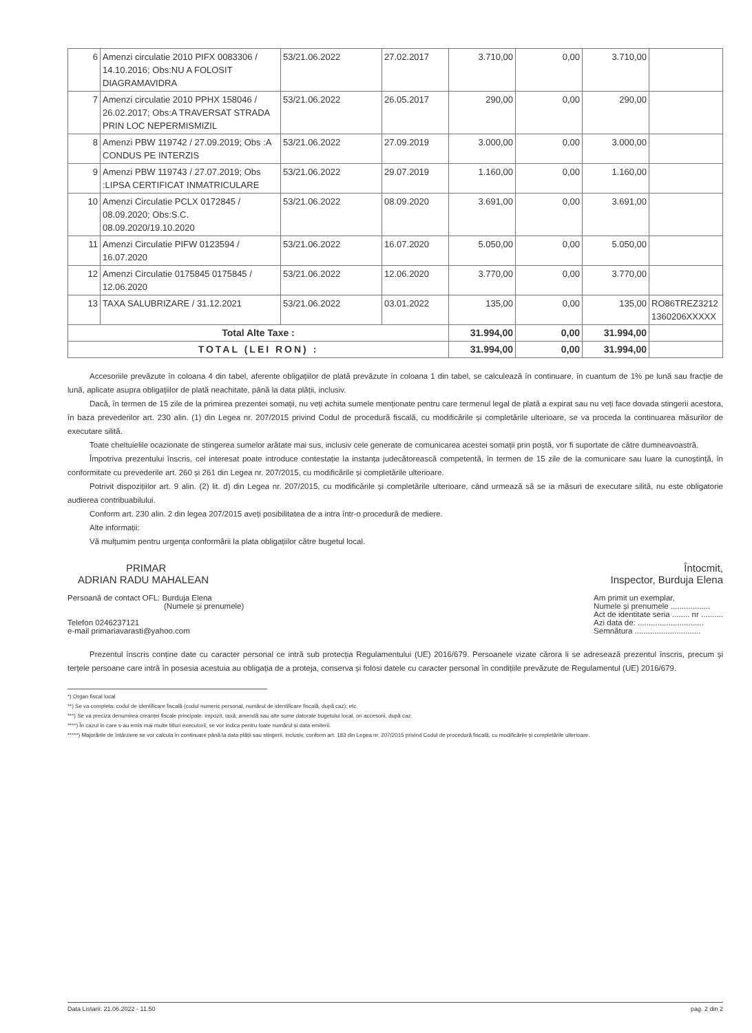| 6 | Amenzi circulatie 2010 PIFX 0083306 / 14.10.2016; Obs:NU A FOLOSIT DIAGRAMAVIDRA | 53/21.06.2022 | 27.02.2017 | 3.710,00 | 0,00 | 3.710,00 | |
| 7 | Amenzi circulatie 2010 PPHX 158046 / 26.02.2017; Obs:A TRAVERSAT STRADA PRIN LOC NEPERMISMIZIL | 53/21.06.2022 | 26.05.2017 | 290,00 | 0,00 | 290,00 | |
| 8 | Amenzi PBW 119742 / 27.09.2019; Obs :A CONDUS PE INTERZIS | 53/21.06.2022 | 27.09.2019 | 3.000,00 | 0,00 | 3.000,00 | |
| 9 | Amenzi PBW 119743 / 27.07.2019; Obs :LIPSA CERTIFICAT INMATRICULARE | 53/21.06.2022 | 29.07.2019 | 1.160,00 | 0,00 | 1.160,00 | |
| 10 | Amenzi Circulatie PCLX 0172845 / 08.09.2020; Obs:S.C. 08.09.2020/19.10.2020 | 53/21.06.2022 | 08.09.2020 | 3.691,00 | 0,00 | 3.691,00 | |
| 11 | Amenzi Circulatie PIFW 0123594 / 16.07.2020 | 53/21.06.2022 | 16.07.2020 | 5.050,00 | 0,00 | 5.050,00 | |
| 12 | Amenzi Circulatie 0175845 0175845 / 12.06.2020 | 53/21.06.2022 | 12.06.2020 | 3.770,00 | 0,00 | 3.770,00 | |
| 13 | TAXA SALUBRIZARE / 31.12.2021 | 53/21.06.2022 | 03.01.2022 | 135,00 | 0,00 | 135,00 | RO86TREZ3212 1360206XXXXX |
| Total Alte Taxe : | | | | 31.994,00 | 0,00 | 31.994,00 | |
| TOTAL (LEI RON) : | | | | 31.994,00 | 0,00 | 31.994,00 | |
Accesoriile prevăzute în coloana 4 din tabel, aferente obligațiilor de plată prevăzute în coloana 1 din tabel, se calculează în continuare, în cuantum de 1% pe lună sau fracție de lună, aplicate asupra obligațiilor de plată neachitate, până la data plății, inclusiv.
Dacă, în termen de 15 zile de la primirea prezentei somații, nu veți achita sumele menționate pentru care termenul legal de plată a expirat sau nu veți face dovada stingerii acestora, în baza prevederilor art. 230 alin. (1) din Legea nr. 207/2015 privind Codul de procedură fiscală, cu modificările și completările ulterioare, se va proceda la continuarea măsurilor de executare silită.
Toate cheltuielile ocazionate de stingerea sumelor arătate mai sus, inclusiv cele generate de comunicarea acestei somații prin poștă, vor fi suportate de către dumneavoastră.
Împotriva prezentului înscris, cel interesat poate introduce contestație la instanța judecătorească competentă, în termen de 15 zile de la comunicare sau luare la cunoștință, în conformitate cu prevederile art. 260 și 261 din Legea nr. 207/2015, cu modificările și completările ulterioare.
Potrivit dispozițiilor art. 9 alin. (2) lit. d) din Legea nr. 207/2015, cu modificările și completările ulterioare, când urmează să se ia măsuri de executare silită, nu este obligatorie audierea contribuabilului.
Conform art. 230 alin. 2 din legea 207/2015 aveți posibilitatea de a intra într-o procedură de mediere.
Alte informații:
Vă mulțumim pentru urgența conformării la plata obligațiilor către bugetul local.
PRIMAR
ADRIAN RADU MAHALEAN
Persoană de contact OFL: Burduja Elena
(Numele și prenumele)
Telefon 0246237121
e-mail primariavarasti@yahoo.com
Întocmit,
Inspector, Burduja Elena
Am primit un exemplar,
Numele și prenumele ..................
Act de identitate seria ........ nr ..........
Azi data de: ..............................
Semnătura ..............................
Prezentul înscris conține date cu caracter personal ce intră sub protecția Regulamentului (UE) 2016/679. Persoanele vizate cărora li se adresează prezentul înscris, precum și terțele persoane care intră în posesia acestuia au obligația de a proteja, conserva și folosi datele cu caracter personal în condițiile prevăzute de Regulamentul (UE) 2016/679.
*) Organ fiscal local
**) Se va completa: codul de identificare fiscală (codul numeric personal, numărul de identificare fiscală, după caz); etc.
***) Se va preciza denumirea creanței fiscale principale: impozit, taxă, amendă sau alte sume datorate bugetului local, ori accesorii, după caz.
****) În cazul în care s-au emis mai multe titluri executorii, se vor indica pentru toate numărul și data emiterii.
*****) Majorările de întârziere se vor calcula în continuare până la data plății sau stingerii, inclusiv, conform art. 183 din Legea nr. 207/2015 privind Codul de procedură fiscală, cu modificările și completările ulterioare.
Data Listarii: 21.06.2022 - 11.50 pag. 2 din 2